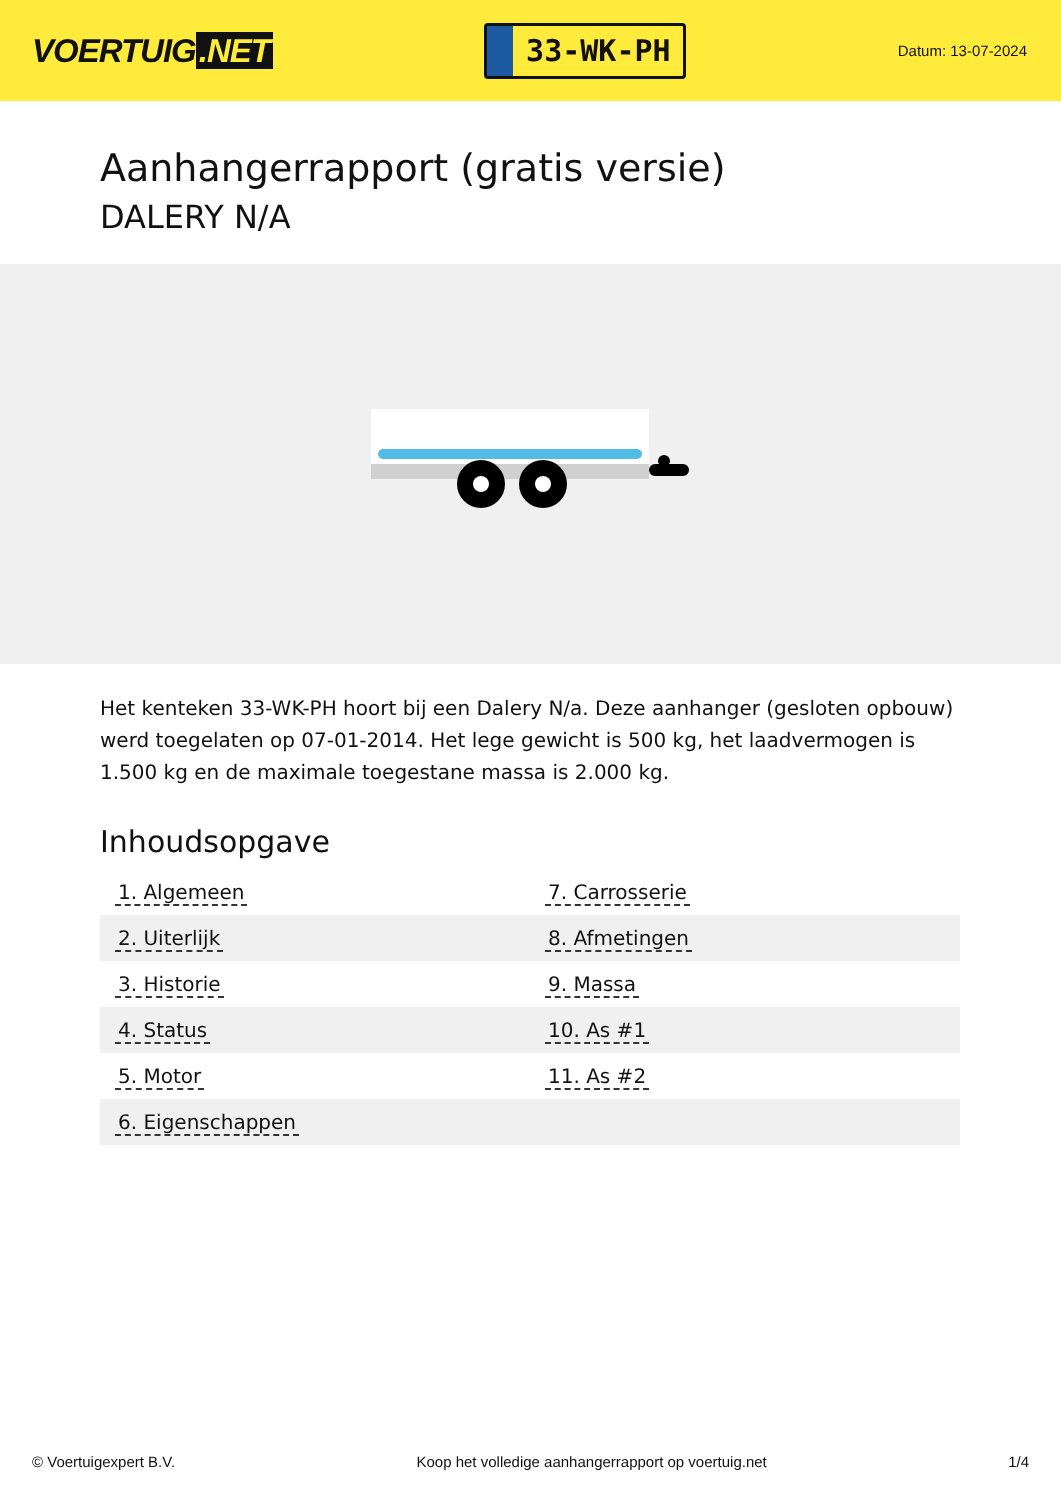VOERTUIG.NET
33-WK-PH
Datum: 13-07-2024
Aanhangerrapport (gratis versie)
DALERY N/A
Het kenteken 33-WK-PH hoort bij een Dalery N/a. Deze aanhanger (gesloten opbouw) werd toegelaten op 07-01-2014. Het lege gewicht is 500 kg, het laadvermogen is 1.500 kg en de maximale toegestane massa is 2.000 kg.
Inhoudsopgave
| 1. Algemeen | 7. Carrosserie |
| 2. Uiterlijk | 8. Afmetingen |
| 3. Historie | 9. Massa |
| 4. Status | 10. As #1 |
| 5. Motor | 11. As #2 |
| 6. Eigenschappen | |
© Voertuigexpert B.V. Koop het volledige aanhangerrapport op voertuig.net 1/4